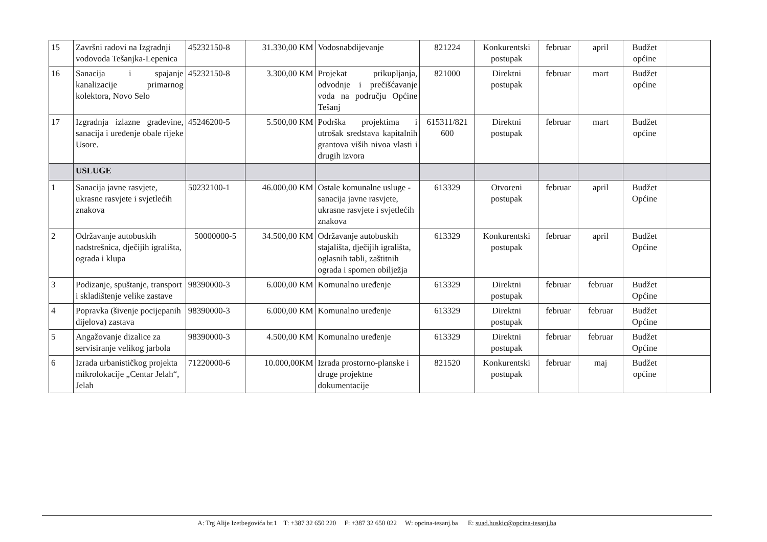| 15 | Završni radovi na Izgradnji vodovoda Tešanjka-Lepenica | 45232150-8 | 31.330,00 KM | Vodosnabdijevanje | 821224 | Konkurentski postupak | februar | april | Budžet općine | |
| 16 | Sanacija i spajanje kanalizacije primarnog kolektora, Novo Selo | 45232150-8 | 3.300,00 KM | Projekat prikupljanja, odvodnje i prečišćavanje voda na području Općine Tešanj | 821000 | Direktni postupak | februar | mart | Budžet općine | |
| 17 | Izgradnja izlazne građevine, sanacija i uređenje obale rijeke Usore. | 45246200-5 | 5.500,00 KM | Podrška projektima i utrošak sredstava kapitalnih grantova viših nivoa vlasti i drugih izvora | 615311/821 600 | Direktni postupak | februar | mart | Budžet općine | |
| | USLUGE | | | | | | | | | |
| 1 | Sanacija javne rasvjete, ukrasne rasvjete i svjetlećih znakova | 50232100-1 | 46.000,00 KM | Ostale komunalne usluge - sanacija javne rasvjete, ukrasne rasvjete i svjetlećih znakova | 613329 | Otvoreni postupak | februar | april | Budžet Općine | |
| 2 | Održavanje autobuskih nadstrešnica, dječijih igrališta, ograda i klupa | 50000000-5 | 34.500,00 KM | Održavanje autobuskih stajališta, dječijih igrališta, oglasnih tabli, zaštitnih ograda i spomen obilježja | 613329 | Konkurentski postupak | februar | april | Budžet Općine | |
| 3 | Podizanje, spuštanje, transport i skladištenje velike zastave | 98390000-3 | 6.000,00 KM | Komunalno uređenje | 613329 | Direktni postupak | februar | februar | Budžet Općine | |
| 4 | Popravka (šivenje pocijepanih dijelova) zastava | 98390000-3 | 6.000,00 KM | Komunalno uređenje | 613329 | Direktni postupak | februar | februar | Budžet Općine | |
| 5 | Angažovanje dizalice za servisiranje velikog jarbola | 98390000-3 | 4.500,00 KM | Komunalno uređenje | 613329 | Direktni postupak | februar | februar | Budžet Općine | |
| 6 | Izrada urbanističkog projekta mikrolokacije „Centar Jelah“, Jelah | 71220000-6 | 10.000,00KM | Izrada prostorno-planske i druge projektne dokumentacije | 821520 | Konkurentski postupak | februar | maj | Budžet općine | |
A: Trg Alije Izetbegovića br.1 T: +387 32 650 220 F: +387 32 650 022 W: opcina-tesanj.ba E: suad.huskic@opcina-tesanj.ba